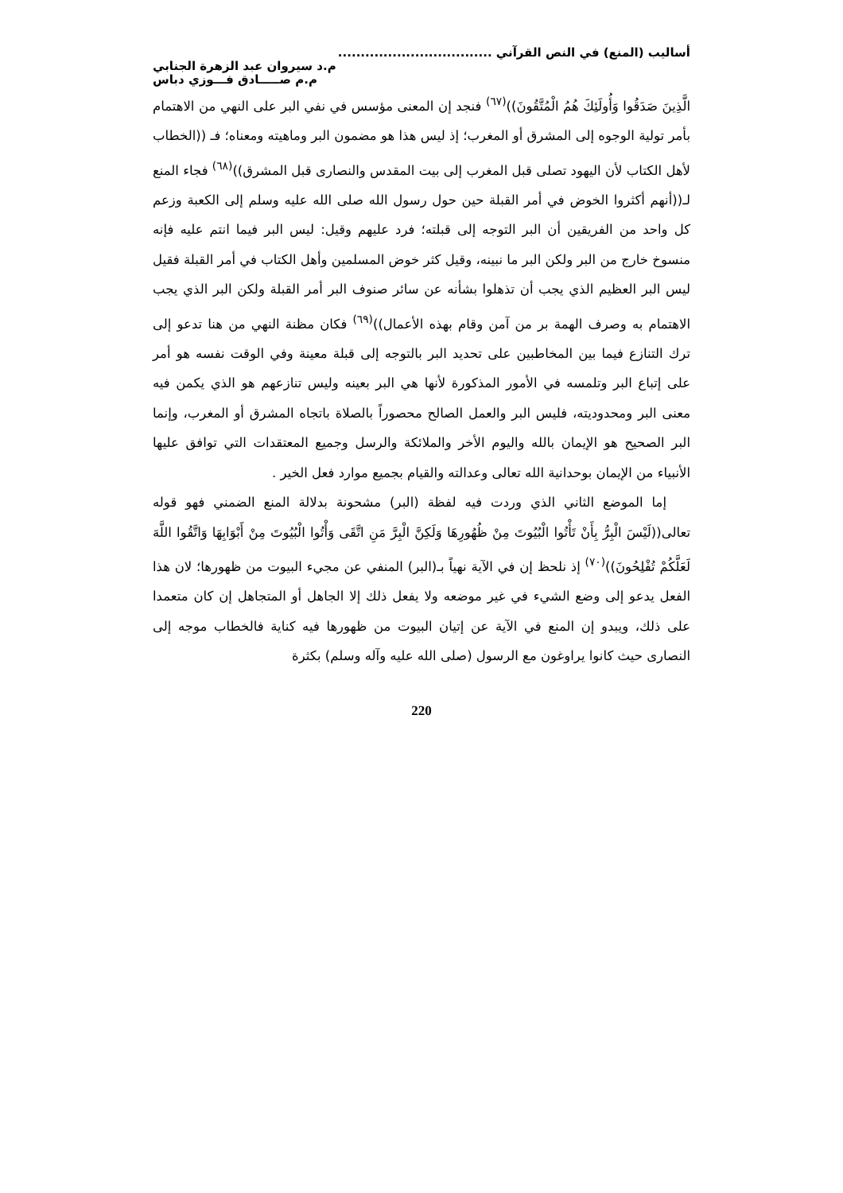أساليب (المنع) في النص القرآني ..................................
م.د سيروان عبد الزهرة الجنابي
م.م صـــــادق فـــوزي دباس
الَّذِينَ صَدَقُوا وَأُولَئِكَ هُمُ الْمُتَّقُونَ))<sup>(٦٧)</sup> فنجد إن المعنى مؤسس في نفي البر على النهي من الاهتمام بأمر تولية الوجوه إلى المشرق أو المغرب؛ إذ ليس هذا هو مضمون البر وماهيته ومعناه؛ فـ ((الخطاب لأهل الكتاب لأن اليهود تصلى قبل المغرب إلى بيت المقدس والنصارى قبل المشرق))<sup>(٦٨)</sup> فجاء المنع لـ((أنهم أكثروا الخوض في أمر القبلة حين حول رسول الله صلى الله عليه وسلم إلى الكعبة وزعم كل واحد من الفريقين أن البر التوجه إلى قبلته؛ فرد عليهم وقيل: ليس البر فيما انتم عليه فإنه منسوخ خارج من البر ولكن البر ما نبينه، وقيل كثر خوض المسلمين وأهل الكتاب في أمر القبلة فقيل ليس البر العظيم الذي يجب أن تذهلوا بشأنه عن سائر صنوف البر أمر القبلة ولكن البر الذي يجب الاهتمام به وصرف الهمة بر من آمن وقام بهذه الأعمال))<sup>(٦٩)</sup> فكان مظنة النهي من هنا تدعو إلى ترك التنازع فيما بين المخاطبين على تحديد البر بالتوجه إلى قبلة معينة وفي الوقت نفسه هو أمر على إتباع البر وتلمسه في الأمور المذكورة لأنها هي البر بعينه وليس تنازعهم هو الذي يكمن فيه معنى البر ومحدوديته، فليس البر والعمل الصالح محصوراً بالصلاة باتجاه المشرق أو المغرب، وإنما البر الصحيح هو الإيمان بالله واليوم الأخر والملائكة والرسل وجميع المعتقدات التي توافق عليها الأنبياء من الإيمان بوحدانية الله تعالى وعدالته والقيام بجميع موارد فعل الخير .
إما الموضع الثاني الذي وردت فيه لفظة (البر) مشحونة بدلالة المنع الضمني فهو قوله تعالى((لَيْسَ الْبِرُّ بِأَنْ تَأْتُوا الْبُيُوتَ مِنْ ظُهُورِهَا وَلَكِنَّ الْبِرَّ مَنِ اتَّقَى وَأْتُوا الْبُيُوتَ مِنْ أَبْوَابِهَا وَاتَّقُوا اللَّهَ لَعَلَّكُمْ تُفْلِحُونَ))<sup>(٧٠)</sup> إذ نلحظ إن في الآية نهياً بـ(البر) المنفي عن مجيء البيوت من ظهورها؛ لان هذا الفعل يدعو إلى وضع الشيء في غير موضعه ولا يفعل ذلك إلا الجاهل أو المتجاهل إن كان متعمدا على ذلك، ويبدو إن المنع في الآية عن إتيان البيوت من ظهورها فيه كناية فالخطاب موجه إلى النصارى حيث كانوا يراوغون مع الرسول (صلى الله عليه وآله وسلم) بكثرة
220